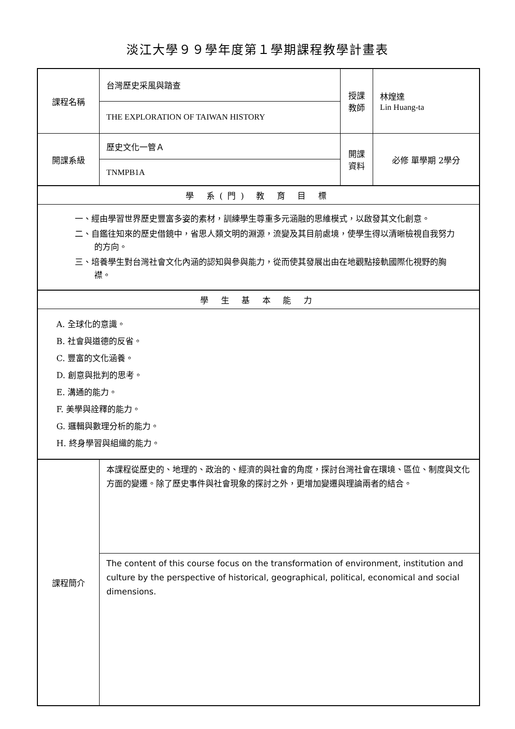淡江大學９９學年度第１學期課程教學計畫表
| 課程名稱 | 台灣歷史采風與踏查 | 授課 教師 | 林煌達 Lin Huang-ta |
| | THE EXPLORATION OF TAIWAN HISTORY | | |
| 開課系級 | 歷史文化一管Ａ | 開課 資料 | 必修 單學期 2學分 |
| | TNMPB1A | | |
| 學 系(門) 教 育 目 標 | | | |
| 一、經由學習世界歷史豐富多姿的素材，訓練學生尊重多元涵融的思維模式，以啟發其文化創意。 二、自鑑往知來的歷史借鏡中，省思人類文明的淵源，流變及其目前處境，使學生得以清晰檢視自我努力的方向。 三、培養學生對台灣社會文化內涵的認知與參與能力，從而使其發展出由在地觀點接軌國際化視野的胸襟。 | | | |
| 學 生 基 本 能 力 | | | |
| A. 全球化的意識。 B. 社會與道德的反省。 C. 豐富的文化涵養。 D. 創意與批判的思考。 E. 溝通的能力。 F. 美學與詮釋的能力。 G. 邏輯與數理分析的能力。 H. 終身學習與組織的能力。 | | | |
| 課程簡介 | 本課程從歷史的、地理的、政治的、經濟的與社會的角度，探討台灣社會在環境、區位、制度與文化方面的變遷。除了歷史事件與社會現象的探討之外，更增加變遷與理論兩者的結合。 | | |
| | The content of this course focus on the transformation of environment, institution and culture by the perspective of historical, geographical, political, economical and social dimensions. | | |